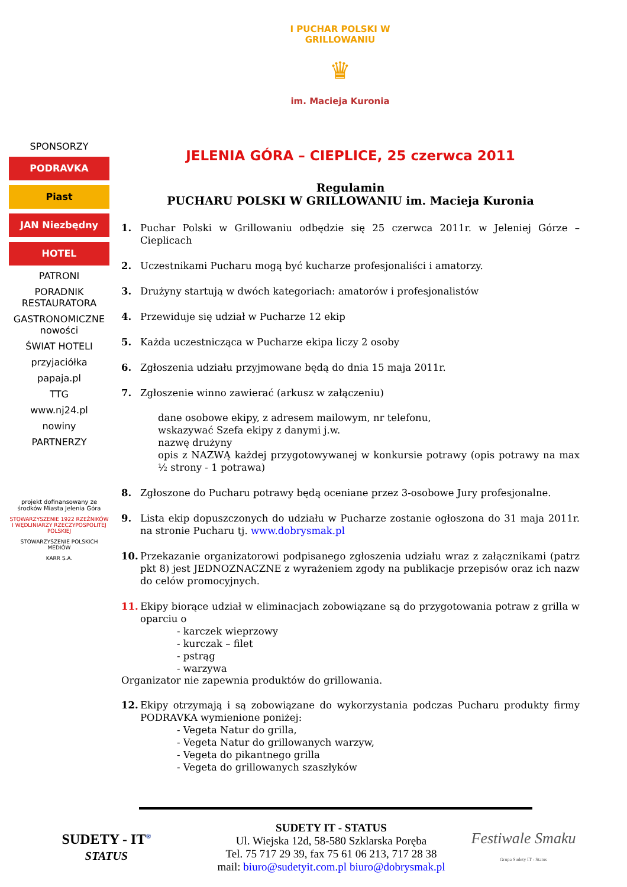I PUCHAR POLSKI W GRILLOWANIU
♛
im. Macieja Kuronia
SPONSORZY
PODRAVKA
Piast
JAN Niezbędny
HOTEL
PATRONI
PORADNIK RESTAURATORA
GASTRONOMICZNE nowości
ŚWIAT HOTELI
przyjaciółka
papaja.pl
TTG
www.nj24.pl
nowiny
PARTNERZY
projekt dofinansowany ze środków Miasta Jelenia Góra
STOWARZYSZENIE 1922 RZEŹNIKÓW I WĘDLINIARZY RZECZYPOSPOLITEJ POLSKIEJ
STOWARZYSZENIE POLSKICH MEDIÓW
KARR S.A.
JELENIA GÓRA – CIEPLICE, 25 czerwca 2011
Regulamin
PUCHARU POLSKI W GRILLOWANIU im. Macieja Kuronia
1. Puchar Polski w Grillowaniu odbędzie się 25 czerwca 2011r. w Jeleniej Górze – Cieplicach
2. Uczestnikami Pucharu mogą być kucharze profesjonaliści i amatorzy.
3. Drużyny startują w dwóch kategoriach: amatorów i profesjonalistów
4. Przewiduje się udział w Pucharze 12 ekip
5. Każda uczestnicząca w Pucharze ekipa liczy 2 osoby
6. Zgłoszenia udziału przyjmowane będą do dnia 15 maja 2011r.
7. Zgłoszenie winno zawierać (arkusz w załączeniu)
dane osobowe ekipy, z adresem mailowym, nr telefonu,
wskazywać Szefa ekipy z danymi j.w.
nazwę drużyny
opis z NAZWĄ każdej przygotowywanej w konkursie potrawy (opis potrawy na max ½ strony - 1 potrawa)
8. Zgłoszone do Pucharu potrawy będą oceniane przez 3-osobowe Jury profesjonalne.
9. Lista ekip dopuszczonych do udziału w Pucharze zostanie ogłoszona do 31 maja 2011r. na stronie Pucharu tj. www.dobrysmak.pl
10. Przekazanie organizatorowi podpisanego zgłoszenia udziału wraz z załącznikami (patrz pkt 8) jest JEDNOZNACZNE z wyrażeniem zgody na publikacje przepisów oraz ich nazw do celów promocyjnych.
11. Ekipy biorące udział w eliminacjach zobowiązane są do przygotowania potraw z grilla w oparciu o
- karczek wieprzowy
- kurczak – filet
- pstrąg
- warzywa
Organizator nie zapewnia produktów do grillowania.
12. Ekipy otrzymają i są zobowiązane do wykorzystania podczas Pucharu produkty firmy PODRAVKA wymienione poniżej:
- Vegeta Natur do grilla,
- Vegeta Natur do grillowanych warzyw,
- Vegeta do pikantnego grilla
- Vegeta do grillowanych szaszłyków
SUDETY - IT<sup>®</sup>
STATUS
SUDETY IT - STATUS
Ul. Wiejska 12d, 58-580 Szklarska Poręba
Tel. 75 717 29 39, fax 75 61 06 213, 717 28 38
mail: biuro@sudetyit.com.pl biuro@dobrysmak.pl
Festiwale Smaku
Grupa Sudety IT - Status